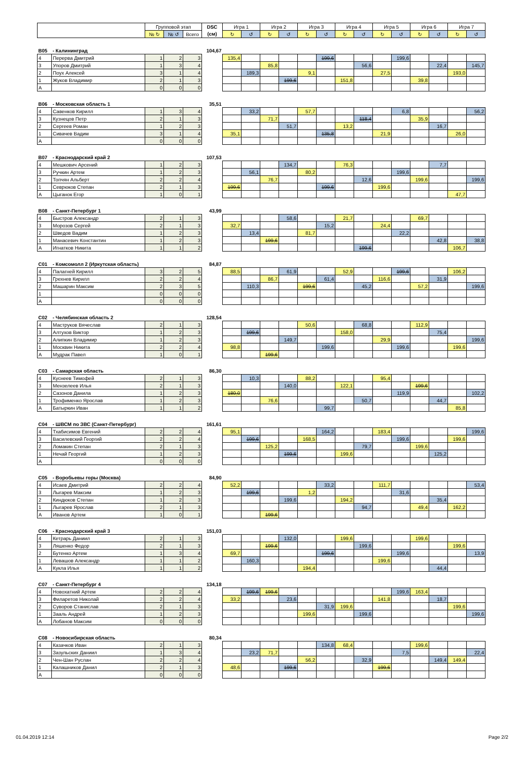| | | Групповой этап | | | DSC | Игра 1 | | Игра 2 | | Игра 3 | | Игра 4 | | Игра 5 | | Игра 6 | | Игра 7 | |
| --- | --- | --- | --- | --- | --- | --- | --- | --- | --- | --- | --- | --- | --- | --- | --- | --- | --- | --- | --- |
| | | № ↻ | № ↺ | Всего | (см) | ↻ | ↺ | ↻ | ↺ | ↻ | ↺ | ↻ | ↺ | ↻ | ↺ | ↻ | ↺ | ↻ | ↺ |
| B05 | - Калининград | | | | 104,67 | | | | | | | | | | | | | | |
| 4 | Перерва Дмитрий | 1 | 2 | 3 | | 135,4 | | | | | 199,6 | | | | 199,6 | | | | |
| 3 | Упоров Дмитрий | 1 | 3 | 4 | | | | 85,8 | | | | | 56,6 | | | | 22,4 | | 145,7 |
| 2 | Поух Алексей | 3 | 1 | 4 | | | 189,3 | | | 9,1 | | | | 27,5 | | | | 193,0 | |
| 1 | Жуков Владимир | 2 | 1 | 3 | | | | | 199,6 | | | 151,8 | | | | 39,8 | | | |
| A | | 0 | 0 | 0 | | | | | | | | | | | | | | | |
| B06 | - Московская область 1 | | | | 35,51 | | | | | | | | | | | | | | |
| 4 | Савенков Кирилл | 1 | 3 | 4 | | | 33,2 | | | 57,7 | | | | | 6,8 | | | | 56,2 |
| 3 | Кузнецов Петр | 2 | 1 | 3 | | | | 71,7 | | | | | 118,4 | | | 35,9 | | | |
| 2 | Сергеев Роман | 1 | 2 | 3 | | | | | 51,7 | | | 13,2 | | | | | 16,7 | | |
| 1 | Сивачев Вадим | 3 | 1 | 4 | | 35,1 | | | | | 135,8 | | | 21,9 | | | | 26,0 | |
| A | | 0 | 0 | 0 | | | | | | | | | | | | | | | |
| B07 | - Краснодарский край 2 | | | | 107,53 | | | | | | | | | | | | | | |
| 4 | Мешкович Арсений | 1 | 2 | 3 | | | | | 134,7 | | | 76,3 | | | | | 7,7 | | |
| 3 | Ручкин Артем | 1 | 2 | 3 | | | 56,1 | | | 80,2 | | | | | 199,6 | | | | |
| 2 | Топчян Альберт | 2 | 2 | 4 | | | | 76,7 | | | | | 12,6 | | | 199,6 | | | 199,6 |
| 1 | Севрюков Степан | 2 | 1 | 3 | | 199,6 | | | | | 199,6 | | | 199,6 | | | | | |
| A | Цыганок Егор | 1 | 0 | 1 | | | | | | | | | | | | | | 47,7 | |
| B08 | - Санкт-Петербург 1 | | | | 43,99 | | | | | | | | | | | | | | |
| 4 | Быстров Александр | 2 | 1 | 3 | | | | | 58,6 | | | 21,7 | | | | 69,7 | | | |
| 3 | Морозов Сергей | 2 | 1 | 3 | | 32,7 | | | | | 15,2 | | | 24,4 | | | | | |
| 2 | Шведов Вадим | 1 | 2 | 3 | | | 13,4 | | | 81,7 | | | | | 22,2 | | | | |
| 1 | Манасевич Константин | 1 | 2 | 3 | | | | 199,6 | | | | | | | | | 42,8 | | 38,8 |
| A | Игнатков Никита | 1 | 1 | 2 | | | | | | | | | 199,6 | | | | | 106,7 | |
| C01 | - Комсомолл 2 (Иркутская область) | | | | 84,87 | | | | | | | | | | | | | | |
| 4 | Палагней Кирилл | 3 | 2 | 5 | | 88,5 | | | 61,9 | | | 52,9 | | | 199,6 | | | 106,2 | |
| 3 | Грехнев Кирилл | 2 | 2 | 4 | | | | 86,7 | | | 61,4 | | | 116,6 | | | 31,9 | | |
| 2 | Машарин Максим | 2 | 3 | 5 | | | 110,3 | | | 199,6 | | | 45,2 | | | 57,2 | | | 199,6 |
| 1 | | 0 | 0 | 0 | | | | | | | | | | | | | | | |
| A | | 0 | 0 | 0 | | | | | | | | | | | | | | | |
| C02 | - Челябинская область 2 | | | | 128,54 | | | | | | | | | | | | | | |
| 4 | Маструков Вячеслав | 2 | 1 | 3 | | | | | | 50,6 | | | 68,8 | | | 112,9 | | | |
| 3 | Алтухов Виктор | 1 | 2 | 3 | | | 199,6 | | | | | 158,0 | | | | | 75,4 | | |
| 2 | Алипкин Владимир | 1 | 2 | 3 | | | | | 149,7 | | | | | 29,9 | | | | | 199,6 |
| 1 | Москвин Никита | 2 | 2 | 4 | | 98,8 | | | | | 199,6 | | | | 199,6 | | | 199,6 | |
| A | Мудрак Павел | 1 | 0 | 1 | | | | 199,6 | | | | | | | | | | | |
| C03 | - Самарская область | | | | 86,30 | | | | | | | | | | | | | | |
| 4 | Куснеев Тимофей | 2 | 1 | 3 | | | 10,3 | | | 88,2 | | | | 95,4 | | | | | |
| 3 | Мензелеев Илья | 2 | 1 | 3 | | | | | 140,0 | | | 122,1 | | | | 199,6 | | | |
| 2 | Сазонов Данила | 1 | 2 | 3 | | 180,0 | | | | | | | | | 119,9 | | | | 102,2 |
| 1 | Трофименко Ярослав | 1 | 2 | 3 | | | | 76,6 | | | | | 50,7 | | | | 44,7 | | |
| A | Батыркин Иван | 1 | 1 | 2 | | | | | | | 99,7 | | | | | | | 85,8 | |
| C04 | - ШВСМ по ЗВС (Санкт-Петербург) | | | | 161,61 | | | | | | | | | | | | | | |
| 4 | Тхабисимов Евгений | 2 | 2 | 4 | | 95,1 | | | | | 164,2 | | | 183,4 | | | | | 199,6 |
| 3 | Василевский Георгий | 2 | 2 | 4 | | | 199,6 | | | 168,5 | | | | | 199,6 | | | 199,6 | |
| 2 | Ломакин Степан | 2 | 1 | 3 | | | | 125,2 | | | | | 79,7 | | | 199,6 | | | |
| 1 | Нечай Георгий | 1 | 2 | 3 | | | | | 199,6 | | | 199,6 | | | | | 125,2 | | |
| A | | 0 | 0 | 0 | | | | | | | | | | | | | | | |
| C05 | - Воробьевы горы (Москва) | | | | 84,90 | | | | | | | | | | | | | | |
| 4 | Исаев Дмитрий | 2 | 2 | 4 | | 52,2 | | | | | 33,2 | | | 111,7 | | | | | 53,4 |
| 3 | Лыгарев Максим | 1 | 2 | 3 | | | 199,6 | | | 1,2 | | | | | 31,6 | | | | |
| 2 | Киндюков Степан | 1 | 2 | 3 | | | | | 199,6 | | | 194,2 | | | | | 35,4 | | |
| 1 | Лыгарев Ярослав | 2 | 1 | 3 | | | | | | | | | 94,7 | | | 49,4 | | 162,2 | |
| A | Иванов Артем | 1 | 0 | 1 | | | | 199,6 | | | | | | | | | | | |
| C06 | - Краснодарский край 3 | | | | 151,03 | | | | | | | | | | | | | | |
| 4 | Кетрарь Даниил | 2 | 1 | 3 | | | | | 132,0 | | | 199,6 | | | | 199,6 | | | |
| 3 | Ляшенко Федор | 2 | 1 | 3 | | | | 199,6 | | | | | 199,6 | | | | | 199,6 | |
| 2 | Бутенко Артем | 1 | 3 | 4 | | 69,7 | | | | | 199,6 | | | | 199,6 | | | | 13,9 |
| 1 | Левашов Александр | 1 | 1 | 2 | | | 160,3 | | | | | | | 199,6 | | | | | |
| A | Кукла Илья | 1 | 1 | 2 | | | | | | 194,4 | | | | | | | 44,4 | | |
| C07 | - Санкт-Петербург 4 | | | | 134,18 | | | | | | | | | | | | | | |
| 4 | Новохатний Артем | 2 | 2 | 4 | | | 199,6 | 199,6 | | | | | | | 199,6 | 163,4 | | | |
| 3 | Филаретов Николай | 2 | 2 | 4 | | 33,2 | | | 23,6 | | | | | 141,8 | | | 18,7 | | |
| 2 | Суворов Станислав | 2 | 1 | 3 | | | | | | | 31,9 | 199,6 | | | | | | 199,6 | |
| 1 | Зааль Андрей | 1 | 2 | 3 | | | | | | 199,6 | | | 199,6 | | | | | | 199,6 |
| A | Лобанов Максим | 0 | 0 | 0 | | | | | | | | | | | | | | | |
| C08 | - Новосибирская область | | | | 80,34 | | | | | | | | | | | | | | |
| 4 | Казачков Иван | 2 | 1 | 3 | | | | | | | 134,8 | 68,4 | | | | 199,6 | | | |
| 3 | Зазульских Даниил | 1 | 3 | 4 | | | 23,2 | 71,7 | | | | | | | 7,5 | | | | 22,4 |
| 2 | Чен-Шан Руслан | 2 | 2 | 4 | | | | | | 56,2 | | | 32,9 | | | | 149,4 | 149,4 | |
| 1 | Калашников Данил | 2 | 1 | 3 | | 48,6 | | | 199,6 | | | | | 199,6 | | | | | |
| A | | 0 | 0 | 0 | | | | | | | | | | | | | | | |
01.04.2019 12:14 Page 2/2